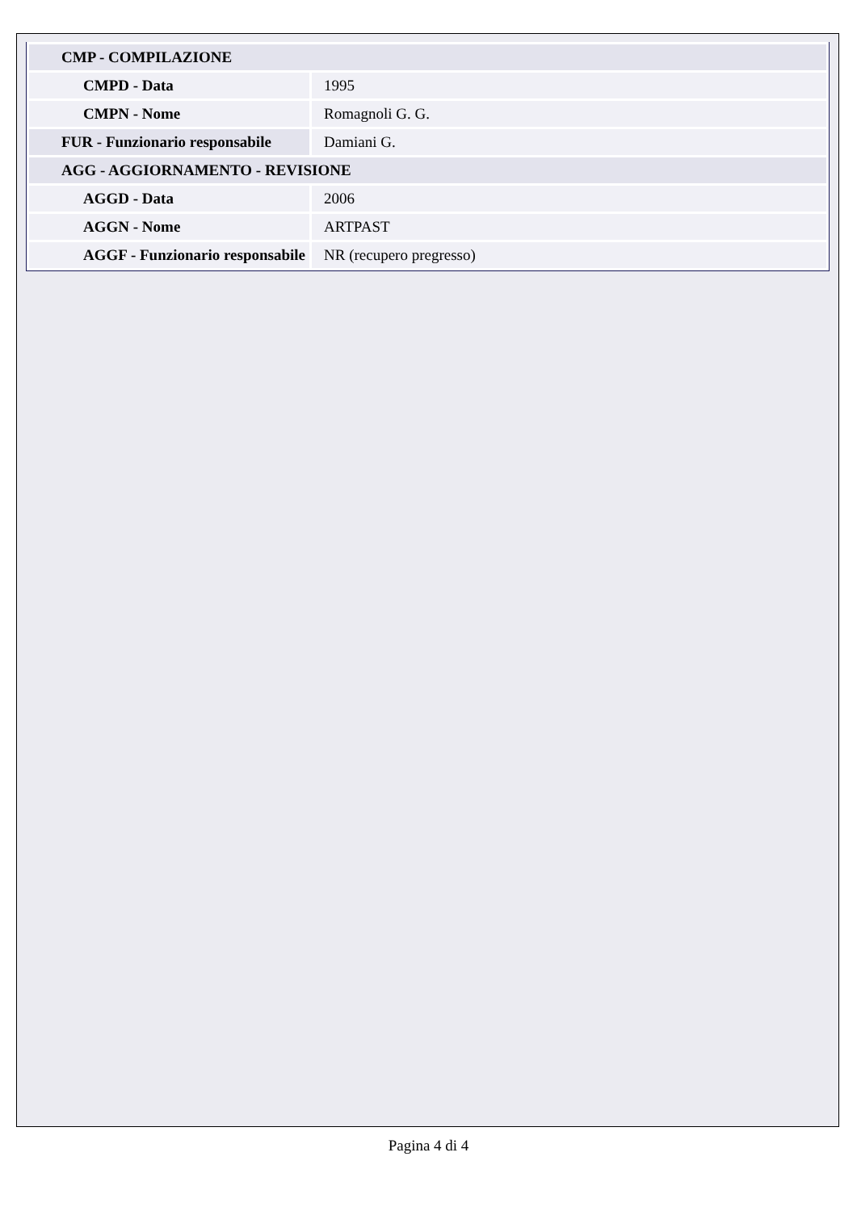| CMP - COMPILAZIONE | |
| CMPD - Data | 1995 |
| CMPN - Nome | Romagnoli G. G. |
| FUR - Funzionario responsabile | Damiani G. |
| AGG - AGGIORNAMENTO - REVISIONE | |
| AGGD - Data | 2006 |
| AGGN - Nome | ARTPAST |
| AGGF - Funzionario responsabile | NR (recupero pregresso) |
Pagina 4 di 4